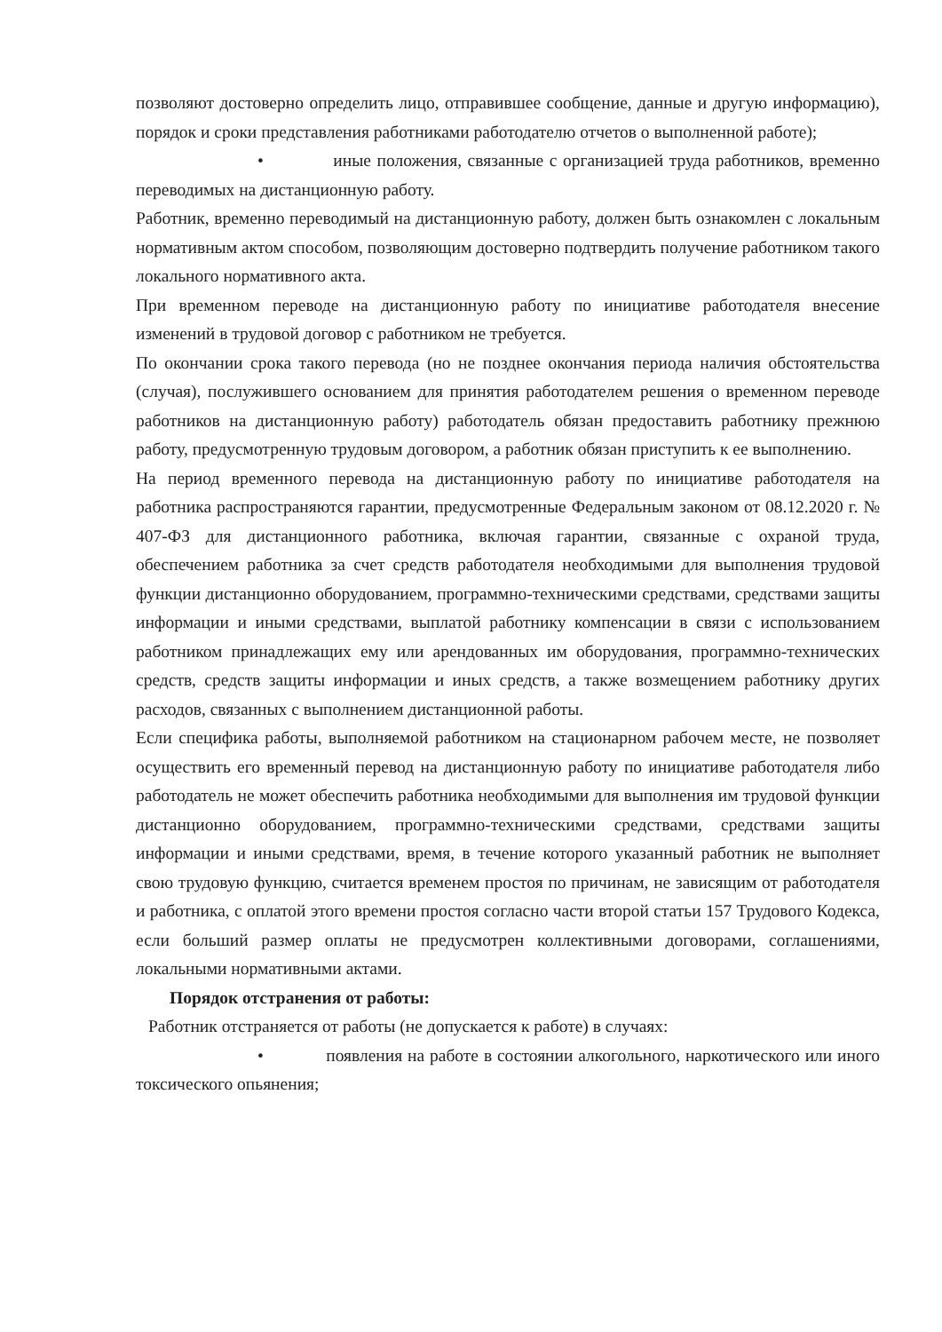позволяют достоверно определить лицо, отправившее сообщение, данные и другую информацию), порядок и сроки представления работниками работодателю отчетов о выполненной работе);
• иные положения, связанные с организацией труда работников, временно переводимых на дистанционную работу.
Работник, временно переводимый на дистанционную работу, должен быть ознакомлен с локальным нормативным актом способом, позволяющим достоверно подтвердить получение работником такого локального нормативного акта.
При временном переводе на дистанционную работу по инициативе работодателя внесение изменений в трудовой договор с работником не требуется.
По окончании срока такого перевода (но не позднее окончания периода наличия обстоятельства (случая), послужившего основанием для принятия работодателем решения о временном переводе работников на дистанционную работу) работодатель обязан предоставить работнику прежнюю работу, предусмотренную трудовым договором, а работник обязан приступить к ее выполнению.
На период временного перевода на дистанционную работу по инициативе работодателя на работника распространяются гарантии, предусмотренные Федеральным законом от 08.12.2020 г. № 407-ФЗ для дистанционного работника, включая гарантии, связанные с охраной труда, обеспечением работника за счет средств работодателя необходимыми для выполнения трудовой функции дистанционно оборудованием, программно-техническими средствами, средствами защиты информации и иными средствами, выплатой работнику компенсации в связи с использованием работником принадлежащих ему или арендованных им оборудования, программно-технических средств, средств защиты информации и иных средств, а также возмещением работнику других расходов, связанных с выполнением дистанционной работы.
Если специфика работы, выполняемой работником на стационарном рабочем месте, не позволяет осуществить его временный перевод на дистанционную работу по инициативе работодателя либо работодатель не может обеспечить работника необходимыми для выполнения им трудовой функции дистанционно оборудованием, программно-техническими средствами, средствами защиты информации и иными средствами, время, в течение которого указанный работник не выполняет свою трудовую функцию, считается временем простоя по причинам, не зависящим от работодателя и работника, с оплатой этого времени простоя согласно части второй статьи 157 Трудового Кодекса, если больший размер оплаты не предусмотрен коллективными договорами, соглашениями, локальными нормативными актами.
Порядок отстранения от работы:
Работник отстраняется от работы (не допускается к работе) в случаях:
• появления на работе в состоянии алкогольного, наркотического или иного токсического опьянения;